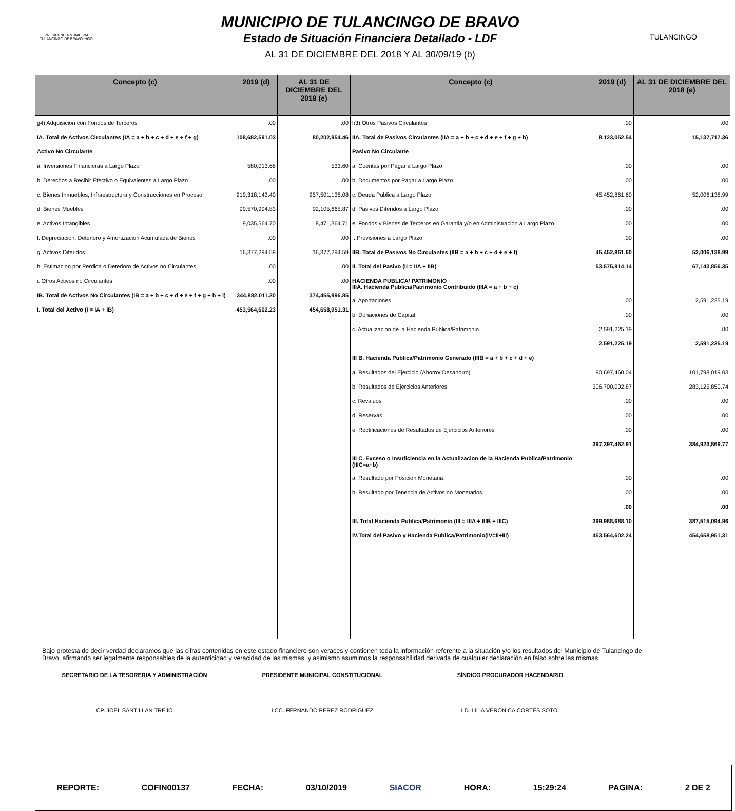PRESIDENCIA MUNICIPAL
TULANCINGO DE BRAVO, HGO.
MUNICIPIO DE TULANCINGO DE BRAVO
Estado de Situación Financiera Detallado - LDF
AL 31 DE DICIEMBRE DEL 2018 Y AL 30/09/19 (b)
TULANCINGO
| Concepto (c) | 2019 (d) | AL 31 DE DICIEMBRE DEL 2018 (e) |
| --- | --- | --- |
| g4) Adquisicion con Fondos de Terceros | .00 | .00 |
| IA. Total de Activos Circulantes (IA = a + b + c + d + e + f + g) | 108,682,591.03 | 80,202,954.46 |
| Activo No Circulante | | |
| a. Inversiones Financieras a Largo Plazo | 580,013.68 | 533.60 |
| b. Derechos a Recibir Efectivo o Equivalentes a Largo Plazo | .00 | .00 |
| c. Bienes Inmuebles, Infraestructura y Construcciones en Proceso | 219,318,143.40 | 257,501,138.08 |
| d. Bienes Muebles | 99,570,994.83 | 92,105,665.87 |
| e. Activos Intangibles | 9,035,564.70 | 8,471,364.71 |
| f. Depreciacion, Deterioro y Amortizacion Acumulada de Bienes | .00 | .00 |
| g. Activos Diferidos | 16,377,294.59 | 16,377,294.59 |
| h. Estimacion por Perdida o Deterioro de Activos no Circulantes | .00 | .00 |
| i. Otros Activos no Circulantes | .00 | .00 |
| IB. Total de Activos No Circulantes (IB = a + b + c + d + e + f + g + h + i) | 344,882,011.20 | 374,455,996.85 |
| I. Total del Activo (I = IA + IB) | 453,564,602.23 | 454,658,951.31 |
| Concepto (c) | 2019 (d) | AL 31 DE DICIEMBRE DEL 2018 (e) |
| --- | --- | --- |
| h3) Otros Pasivos Circulantes | .00 | .00 |
| IIA. Total de Pasivos Circulantes (IIA = a + b + c + d + e + f + g + h) | 8,123,052.54 | 15,137,717.36 |
| Pasivo No Circulante | | |
| a. Cuentas por Pagar a Largo Plazo | .00 | .00 |
| b. Documentos por Pagar a Largo Plazo | .00 | .00 |
| c. Deuda Publica a Largo Plazo | 45,452,861.60 | 52,006,138.99 |
| d. Pasivos Diferidos a Largo Plazo | .00 | .00 |
| e. Fondos y Bienes de Terceros en Garantia y/o en Administracion a Largo Plazo | .00 | .00 |
| f. Provisiones a Largo Plazo | .00 | .00 |
| IIB. Total de Pasivos No Circulantes (IIB = a + b + c + d + e + f) | 45,452,861.60 | 52,006,138.99 |
| II. Total del Pasivo (II = IIA + IIB) | 53,575,914.14 | 67,143,856.35 |
| HACIENDA PUBLICA/ PATRIMONIO IIIA. Hacienda Publica/Patrimonio Contribuido (IIIA = a + b + c) | | |
| a. Aportaciones | .00 | 2,591,225.19 |
| b. Donaciones de Capital | .00 | .00 |
| c. Actualizacion de la Hacienda Publica/Patrimonio | 2,591,225.19 | .00 |
| | 2,591,225.19 | 2,591,225.19 |
| III B. Hacienda Publica/Patrimonio Generado (IIIB = a + b + c + d + e) | | |
| a. Resultados del Ejercicio (Ahorro/ Desahorro) | 90,697,460.04 | 101,798,019.03 |
| b. Resultados de Ejercicios Anteriores | 306,700,002.87 | 283,125,850.74 |
| c. Revaluos | .00 | .00 |
| d. Reservas | .00 | .00 |
| e. Rectificaciones de Resultados de Ejercicios Anteriores | .00 | .00 |
| | 397,397,462.91 | 384,923,869.77 |
| III C. Exceso o Insuficiencia en la Actualizacion de la Hacienda Publica/Patrimonio (IIIC=a+b) | | |
| a. Resultado por Posicion Monetaria | .00 | .00 |
| b. Resultado por Tenencia de Activos no Monetarios | .00 | .00 |
| | .00 | .00 |
| III. Total Hacienda Publica/Patrimonio (III = IIIA + IIIB + IIIC) | 399,988,688.10 | 387,515,094.96 |
| IV.Total del Pasivo y Hacienda Publica/Patrimonio(IV=II+III) | 453,564,602.24 | 454,658,951.31 |
Bajo protesta de decir verdad declaramos que las cifras contenidas en este estado financiero son veraces y contienen toda la información referente a la situación y/o los resultados del Municipio de Tulancingo de Bravo, afirmando ser legalmente responsables de la autenticidad y veracidad de las mismas, y asimismo asumimos la responsabilidad derivada de cualquier declaración en falso sobre las mismas
SECRETARIO DE LA TESORERIA Y ADMINISTRACIÓN
CP. JOEL SANTILLAN TREJO
PRESIDENTE MUNICIPAL CONSTITUCIONAL
LCC. FERNANDO PÉREZ RODRÍGUEZ
SÍNDICO PROCURADOR HACENDARIO
LD. LILIA VERÓNICA CORTÉS SOTO.
REPORTE: COFIN00137 FECHA: 03/10/2019 SIACOR HORA: 15:29:24 PAGINA: 2 DE 2